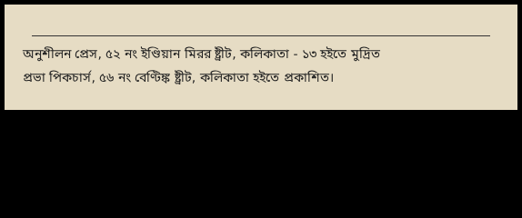অনুশীলন প্রেস, ৫২ নং ইণ্ডিয়ান মিরর ষ্ট্রীট, কলিকাতা - ১৩ হইতে মুদ্রিত
প্রভা পিকচার্স, ৫৬ নং বেণ্টিঙ্ক ষ্ট্রীট, কলিকাতা হইতে প্রকাশিত।